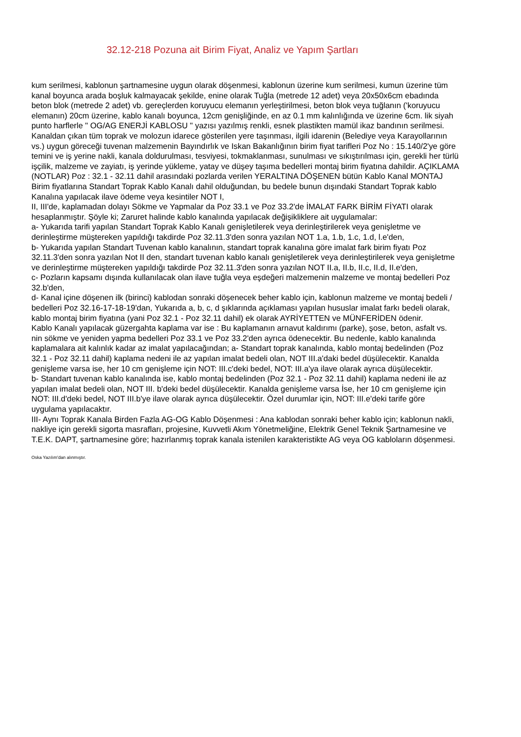32.12-218 Pozuna ait Birim Fiyat, Analiz ve Yapım Şartları
kum serilmesi, kablonun şartnamesine uygun olarak döşenmesi, kablonun üzerine kum serilmesi, kumun üzerine tüm kanal boyunca arada boşluk kalmayacak şekilde, enine olarak Tuğla (metrede 12 adet) veya 20x50x6cm ebadında beton blok (metrede 2 adet) vb. gereçlerden koruyucu elemanın yerleştirilmesi, beton blok veya tuğlanın ('koruyucu elemanın) 20cm üzerine, kablo kanalı boyunca, 12cm genişliğinde, en az 0.1 mm kalınlığında ve üzerine 6cm. lik siyah punto harflerle " OG/AG ENERJİ KABLOSU " yazısı yazılmış renkli, esnek plastikten mamül ikaz bandının serilmesi. Kanaldan çıkan tüm toprak ve molozun idarece gösterilen yere taşınması, ilgili idarenin (Belediye veya Karayollarının vs.) uygun göreceği tuvenan malzemenin Bayındırlık ve Iskan Bakanlığının birim fiyat tarifleri Poz No : 15.140/2'ye göre temini ve iş yerine nakli, kanala doldurulması, tesviyesi, tokmaklanması, sunulması ve sıkıştırılması için, gerekli her türlü işçilik, malzeme ve zayiatı, iş yerinde yükleme, yatay ve düşey taşıma bedelleri montaj birim fiyatına dahildir. AÇIKLAMA (NOTLAR) Poz : 32.1 - 32.11 dahil arasındaki pozlarda verilen YERALTINA DÖŞENEN bütün Kablo Kanal MONTAJ Birim fiyatlarına Standart Toprak Kablo Kanalı dahil olduğundan, bu bedele bunun dışındaki Standart Toprak kablo Kanalına yapılacak ilave ödeme veya kesintiler NOT I,
II, III'de, kaplamadan dolayı Sökme ve Yapmalar da Poz 33.1 ve Poz 33.2'de İMALAT FARK BİRİM FİYATI olarak hesaplanmıştır. Şöyle ki; Zaruret halinde kablo kanalında yapılacak değişikliklere ait uygulamalar:
a- Yukarıda tarifi yapılan Standart Toprak Kablo Kanalı genişletilerek veya derinleştirilerek veya genişletme ve derinleştirme müştereken yapıldığı takdirde Poz 32.11.3'den sonra yazılan NOT 1.a, 1.b, 1.c, 1.d, l.e'den,
b- Yukarıda yapılan Standart Tuvenan kablo kanalının, standart toprak kanalına göre imalat fark birim fiyatı Poz 32.11.3'den sonra yazılan Not II den, standart tuvenan kablo kanalı genişletilerek veya derinleştirilerek veya genişletme ve derinleştirme müştereken yapıldığı takdirde Poz 32.11.3'den sonra yazılan NOT II.a, II.b, II.c, II.d, II.e'den,
c- Pozların kapsamı dışında kullanılacak olan ilave tuğla veya eşdeğeri malzemenin malzeme ve montaj bedelleri Poz 32.b'den,
d- Kanal içine döşenen ilk (birinci) kablodan sonraki döşenecek beher kablo için, kablonun malzeme ve montaj bedeli / bedelleri Poz 32.16-17-18-19'dan, Yukarıda a, b, c, d şıklarında açıklaması yapılan hususlar imalat farkı bedeli olarak, kablo montaj birim fiyatına (yani Poz 32.1 - Poz 32.11 dahil) ek olarak AYRİYETTEN ve MÜNFERİDEN ödenir.
Kablo Kanalı yapılacak güzergahta kaplama var ise : Bu kaplamanın arnavut kaldırımı (parke), şose, beton, asfalt vs. nin sökme ve yeniden yapma bedelleri Poz 33.1 ve Poz 33.2'den ayrıca ödenecektir. Bu nedenle, kablo kanalında kaplamalara ait kalınlık kadar az imalat yapılacağından; a- Standart toprak kanalında, kablo montaj bedelinden (Poz 32.1 - Poz 32.11 dahil) kaplama nedeni ile az yapılan imalat bedeli olan, NOT III.a'daki bedel düşülecektir. Kanalda genişleme varsa ise, her 10 cm genişleme için NOT: III.c'deki bedel, NOT: III.a'ya ilave olarak ayrıca düşülecektir.
b- Standart tuvenan kablo kanalında ise, kablo montaj bedelinden (Poz 32.1 - Poz 32.11 dahil) kaplama nedeni ile az yapılan imalat bedeli olan, NOT III. b'deki bedel düşülecektir. Kanalda genişleme varsa İse, her 10 cm genişleme için NOT: III.d'deki bedel, NOT III.b'ye ilave olarak ayrıca düşülecektir. Özel durumlar için, NOT: III.e'deki tarife göre uygulama yapılacaktır.
III- Aynı Toprak Kanala Birden Fazla AG-OG Kablo Döşenmesi : Ana kablodan sonraki beher kablo için; kablonun nakli, nakliye için gerekli sigorta masrafları, projesine, Kuvvetli Akım Yönetmeliğine, Elektrik Genel Teknik Şartnamesine ve T.E.K. DAPT, şartnamesine göre; hazırlanmış toprak kanala istenilen karakteristikte AG veya OG kabloların döşenmesi.
Oska Yazılım'dan alınmıştır.